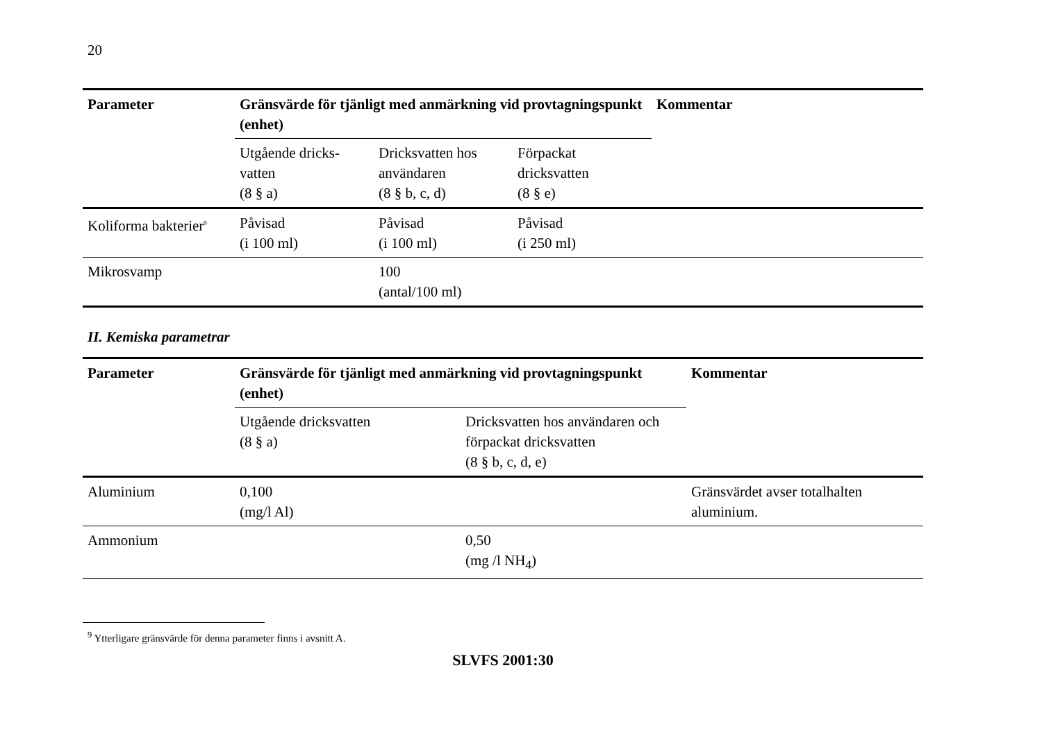20
| Parameter | Gränsvärde för tjänligt med anmärkning vid provtagningspunkt (enhet) | | | Kommentar |
| --- | --- | --- | --- | --- |
| | Utgående dricks- vatten (8 § a) | Dricksvatten hos användaren (8 § b, c, d) | Förpackat dricksvatten (8 § e) | |
| Koliforma bakterier<sup>9</sup> | Påvisad (i 100 ml) | Påvisad (i 100 ml) | Påvisad (i 250 ml) | |
| Mikrosvamp | | 100 (antal/100 ml) | | |
II. Kemiska parametrar
| Parameter | Gränsvärde för tjänligt med anmärkning vid provtagningspunkt (enhet) | | Kommentar |
| --- | --- | --- | --- |
| | Utgående dricksvatten (8 § a) | Dricksvatten hos användaren och förpackat dricksvatten (8 § b, c, d, e) | |
| Aluminium | 0,100 (mg/l Al) | | Gränsvärdet avser totalhalten aluminium. |
| Ammonium | | 0,50 (mg /l NH<sub>4</sub>) | |
<sup>9</sup> Ytterligare gränsvärde för denna parameter finns i avsnitt A.
SLVFS 2001:30